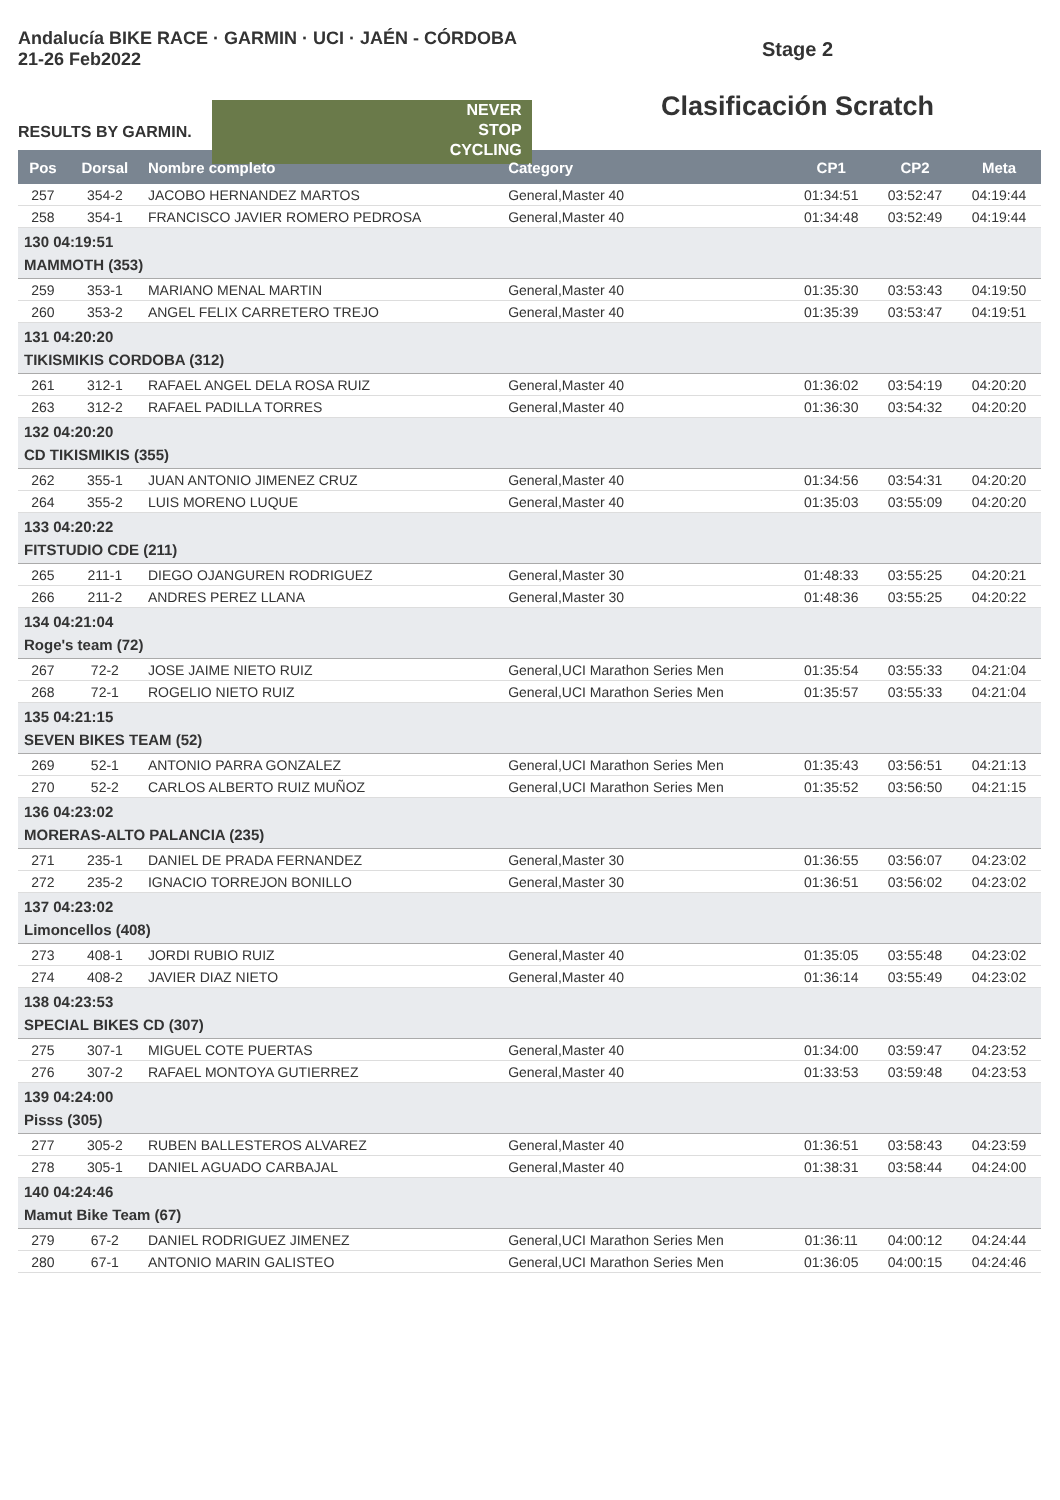Andalucía BIKE RACE · GARMIN · UCI · JAÉN - CÓRDOBA 21-26 Feb2022
RESULTS BY GARMIN.
NEVER
STOP
CYCLING
Stage 2
Clasificación Scratch
| Pos | Dorsal | Nombre completo | Category | CP1 | CP2 | Meta |
| --- | --- | --- | --- | --- | --- | --- |
| 257 | 354-2 | JACOBO HERNANDEZ MARTOS | General,Master 40 | 01:34:51 | 03:52:47 | 04:19:44 |
| 258 | 354-1 | FRANCISCO JAVIER ROMERO PEDROSA | General,Master 40 | 01:34:48 | 03:52:49 | 04:19:44 |
| 130 04:19:51 MAMMOTH (353) | | | | | | |
| 259 | 353-1 | MARIANO MENAL MARTIN | General,Master 40 | 01:35:30 | 03:53:43 | 04:19:50 |
| 260 | 353-2 | ANGEL FELIX CARRETERO TREJO | General,Master 40 | 01:35:39 | 03:53:47 | 04:19:51 |
| 131 04:20:20 TIKISMIKIS CORDOBA (312) | | | | | | |
| 261 | 312-1 | RAFAEL ANGEL DELA ROSA RUIZ | General,Master 40 | 01:36:02 | 03:54:19 | 04:20:20 |
| 263 | 312-2 | RAFAEL PADILLA TORRES | General,Master 40 | 01:36:30 | 03:54:32 | 04:20:20 |
| 132 04:20:20 CD TIKISMIKIS (355) | | | | | | |
| 262 | 355-1 | JUAN ANTONIO JIMENEZ CRUZ | General,Master 40 | 01:34:56 | 03:54:31 | 04:20:20 |
| 264 | 355-2 | LUIS MORENO LUQUE | General,Master 40 | 01:35:03 | 03:55:09 | 04:20:20 |
| 133 04:20:22 FITSTUDIO CDE (211) | | | | | | |
| 265 | 211-1 | DIEGO OJANGUREN RODRIGUEZ | General,Master 30 | 01:48:33 | 03:55:25 | 04:20:21 |
| 266 | 211-2 | ANDRES PEREZ LLANA | General,Master 30 | 01:48:36 | 03:55:25 | 04:20:22 |
| 134 04:21:04 Roge's team (72) | | | | | | |
| 267 | 72-2 | JOSE JAIME NIETO RUIZ | General,UCI Marathon Series Men | 01:35:54 | 03:55:33 | 04:21:04 |
| 268 | 72-1 | ROGELIO NIETO RUIZ | General,UCI Marathon Series Men | 01:35:57 | 03:55:33 | 04:21:04 |
| 135 04:21:15 SEVEN BIKES TEAM (52) | | | | | | |
| 269 | 52-1 | ANTONIO PARRA GONZALEZ | General,UCI Marathon Series Men | 01:35:43 | 03:56:51 | 04:21:13 |
| 270 | 52-2 | CARLOS ALBERTO RUIZ MUÑOZ | General,UCI Marathon Series Men | 01:35:52 | 03:56:50 | 04:21:15 |
| 136 04:23:02 MORERAS-ALTO PALANCIA (235) | | | | | | |
| 271 | 235-1 | DANIEL DE PRADA FERNANDEZ | General,Master 30 | 01:36:55 | 03:56:07 | 04:23:02 |
| 272 | 235-2 | IGNACIO TORREJON BONILLO | General,Master 30 | 01:36:51 | 03:56:02 | 04:23:02 |
| 137 04:23:02 Limoncellos (408) | | | | | | |
| 273 | 408-1 | JORDI RUBIO RUIZ | General,Master 40 | 01:35:05 | 03:55:48 | 04:23:02 |
| 274 | 408-2 | JAVIER DIAZ NIETO | General,Master 40 | 01:36:14 | 03:55:49 | 04:23:02 |
| 138 04:23:53 SPECIAL BIKES CD (307) | | | | | | |
| 275 | 307-1 | MIGUEL COTE PUERTAS | General,Master 40 | 01:34:00 | 03:59:47 | 04:23:52 |
| 276 | 307-2 | RAFAEL MONTOYA GUTIERREZ | General,Master 40 | 01:33:53 | 03:59:48 | 04:23:53 |
| 139 04:24:00 Pisss (305) | | | | | | |
| 277 | 305-2 | RUBEN BALLESTEROS ALVAREZ | General,Master 40 | 01:36:51 | 03:58:43 | 04:23:59 |
| 278 | 305-1 | DANIEL AGUADO CARBAJAL | General,Master 40 | 01:38:31 | 03:58:44 | 04:24:00 |
| 140 04:24:46 Mamut Bike Team (67) | | | | | | |
| 279 | 67-2 | DANIEL RODRIGUEZ JIMENEZ | General,UCI Marathon Series Men | 01:36:11 | 04:00:12 | 04:24:44 |
| 280 | 67-1 | ANTONIO MARIN GALISTEO | General,UCI Marathon Series Men | 01:36:05 | 04:00:15 | 04:24:46 |